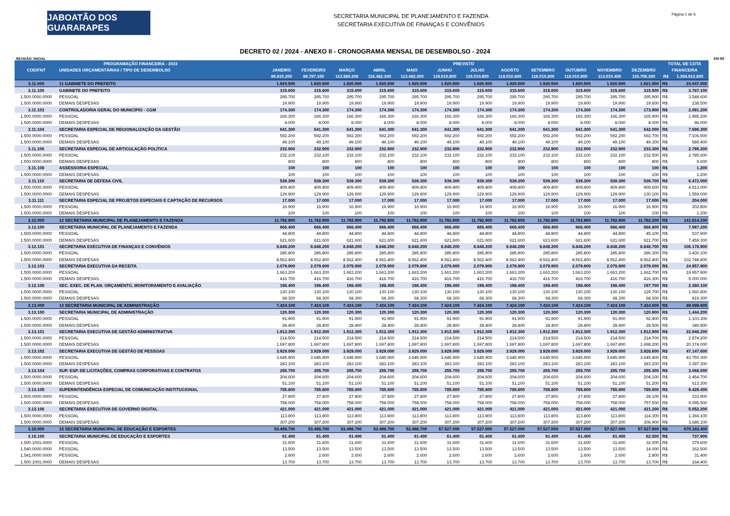JABOATÃO DOS GUARARAPES
SECRETARIA MUNICIPAL DE PLANEJAMENTO E FAZENDA
SECRETARIA EXECUTIVA DE FINANÇAS E CONVÊNIOS
Página 1 de 6
DECRETO 02 / 2024 - ANEXO II - CRONOGRAMA MENSAL DE DESEMBOLSO - 2024
REVISÃO: INICIAL EM R$
| PROGRAMAÇÃO FINANCEIRA - 2023 | | PREVISTO | | | | | | | | | | | | TOTAL DE COTA | |
| --- | --- | --- | --- | --- | --- | --- | --- | --- | --- | --- | --- | --- | --- | --- | --- |
| COD/FNT | UNIDADES ORÇAMENTÁRIAS / TIPO DE DESEMBOLSO | JANEIRO | FEVEREIRO | MARÇO | ABRIL | MAIO | JUNHO | JULHO | AGOSTO | SETEMBRO | OUTUBRO | NOVEMBRO | DEZEMBRO | FINANCEIRA | |
| | | 99.810.200 | 99.787.100 | 113.580.200 | 116.482.300 | 113.482.300 | 119.010.800 | 116.010.800 | 118.010.800 | 116.010.800 | 118.010.800 | 113.010.400 | 115.706.300 | R$ | 1.358.912.800 |
| 3.11.000 | 11 GABINETE DO PREFEITO | 1.920.500 | 1.920.500 | 1.920.500 | 1.920.500 | 1.920.500 | 1.920.500 | 1.920.500 | 1.920.500 | 1.920.500 | 1.920.500 | 1.920.500 | 1.921.500 | R$ | 23.047.000 |
| 3.11.100 | GABINETE DO PREFEITO | 315.600 | 315.600 | 315.600 | 315.600 | 315.600 | 315.600 | 315.600 | 315.600 | 315.600 | 315.600 | 315.600 | 315.500 | R$ | 3.787.100 |
| 1.500.0000.0000 | PESSOAL | 295.700 | 295.700 | 295.700 | 295.700 | 295.700 | 295.700 | 295.700 | 295.700 | 295.700 | 295.700 | 295.700 | 295.900 | R$ | 3.548.600 |
| 1.500.0000.0000 | DEMAIS DESPESAS | 19.900 | 19.900 | 19.900 | 19.900 | 19.900 | 19.900 | 19.900 | 19.900 | 19.900 | 19.900 | 19.900 | 19.600 | R$ | 238.500 |
| 3.11.103 | CONTROLADORIA GERAL DO MUNICÍPIO - CGM | 174.300 | 174.300 | 174.300 | 174.300 | 174.300 | 174.300 | 174.300 | 174.300 | 174.300 | 174.300 | 174.300 | 173.900 | R$ | 2.091.200 |
| 1.500.0000.0000 | PESSOAL | 166.300 | 166.300 | 166.300 | 166.300 | 166.300 | 166.300 | 166.300 | 166.300 | 166.300 | 166.300 | 166.300 | 165.900 | R$ | 1.995.200 |
| 1.500.0000.0000 | DEMAIS DESPESAS | 8.000 | 8.000 | 8.000 | 8.000 | 8.000 | 8.000 | 8.000 | 8.000 | 8.000 | 8.000 | 8.000 | 8.000 | R$ | 96.000 |
| 3.11.104 | SECRETARIA ESPECIAL DE REGIONALIZAÇÃO DA GESTÃO | 641.300 | 641.300 | 641.300 | 641.300 | 641.300 | 641.300 | 641.300 | 641.300 | 641.300 | 641.300 | 641.300 | 642.000 | R$ | 7.696.300 |
| 1.500.0000.0000 | PESSOAL | 592.200 | 592.200 | 592.200 | 592.200 | 592.200 | 592.200 | 592.200 | 592.200 | 592.200 | 592.200 | 592.200 | 592.700 | R$ | 7.106.900 |
| 1.500.0000.0000 | DEMAIS DESPESAS | 49.100 | 49.100 | 49.100 | 49.100 | 49.100 | 49.100 | 49.100 | 49.100 | 49.100 | 49.100 | 49.100 | 49.300 | R$ | 589.400 |
| 3.11.106 | SECRETARIA ESPECIAL DE ARTICULAÇÃO POLÍTICA | 232.900 | 232.900 | 232.900 | 232.900 | 232.900 | 232.900 | 232.900 | 232.900 | 232.900 | 232.900 | 232.900 | 233.300 | R$ | 2.795.200 |
| 1.500.0000.0000 | PESSOAL | 232.100 | 232.100 | 232.100 | 232.100 | 232.100 | 232.100 | 232.100 | 232.100 | 232.100 | 232.100 | 232.100 | 232.500 | R$ | 2.785.600 |
| 1.500.0000.0000 | DEMAIS DESPESAS | 800 | 800 | 800 | 800 | 800 | 800 | 800 | 800 | 800 | 800 | 800 | 800 | R$ | 9.600 |
| 3.11.108 | ASSESSORIA ESPECIAL | 100 | 100 | 100 | 100 | 100 | 100 | 100 | 100 | 100 | 100 | 100 | 100 | R$ | 1.200 |
| 1.500.0000.0000 | DEMAIS DESPESAS | 100 | 100 | 100 | 100 | 100 | 100 | 100 | 100 | 100 | 100 | 100 | 100 | R$ | 1.200 |
| 3.11.110 | SECRETARIA DE DEFESA CIVIL | 539.300 | 539.300 | 539.300 | 539.300 | 539.300 | 539.300 | 539.300 | 539.300 | 539.300 | 539.300 | 539.300 | 539.700 | R$ | 6.472.000 |
| 1.500.0000.0000 | PESSOAL | 409.400 | 409.400 | 409.400 | 409.400 | 409.400 | 409.400 | 409.400 | 409.400 | 409.400 | 409.400 | 409.400 | 409.600 | R$ | 4.913.000 |
| 1.500.0000.0000 | DEMAIS DESPESAS | 129.900 | 129.900 | 129.900 | 129.900 | 129.900 | 129.900 | 129.900 | 129.900 | 129.900 | 129.900 | 129.900 | 130.100 | R$ | 1.559.000 |
| 3.11.111 | SECRETARIA ESPECIAL DE PROJETOS ESPECIAIS E CAPTAÇÃO DE RECURSOS | 17.000 | 17.000 | 17.000 | 17.000 | 17.000 | 17.000 | 17.000 | 17.000 | 17.000 | 17.000 | 17.000 | 17.000 | R$ | 204.000 |
| 1.500.0000.0000 | PESSOAL | 16.900 | 16.900 | 16.900 | 16.900 | 16.900 | 16.900 | 16.900 | 16.900 | 16.900 | 16.900 | 16.900 | 16.900 | R$ | 202.800 |
| 1.500.0000.0000 | DEMAIS DESPESAS | 100 | 100 | 100 | 100 | 100 | 100 | 100 | 100 | 100 | 100 | 100 | 100 | R$ | 1.200 |
| 3.12.000 | 12 SECRETARIA MUNICIPAL DE PLANEJAMENTO E FAZENDA | 11.792.900 | 11.792.900 | 11.792.900 | 11.792.900 | 11.792.900 | 11.792.900 | 11.792.900 | 11.792.900 | 11.792.900 | 11.792.900 | 11.792.900 | 11.792.200 | R$ | 141.514.100 |
| 3.12.100 | SECRETARIA MUNICIPAL DE PLANEJAMENTO E FAZENDA | 666.400 | 666.400 | 666.400 | 666.400 | 666.400 | 666.400 | 666.400 | 666.400 | 666.400 | 666.400 | 666.400 | 666.800 | R$ | 7.997.200 |
| 1.500.0000.0000 | PESSOAL | 44.800 | 44.800 | 44.800 | 44.800 | 44.800 | 44.800 | 44.800 | 44.800 | 44.800 | 44.800 | 44.800 | 45.100 | R$ | 537.900 |
| 1.500.0000.0000 | DEMAIS DESPESAS | 621.600 | 621.600 | 621.600 | 621.600 | 621.600 | 621.600 | 621.600 | 621.600 | 621.600 | 621.600 | 621.600 | 621.700 | R$ | 7.459.300 |
| 3.12.101 | SECRETARIA EXECUTIVA DE FINANÇAS E CONVÊNIOS | 8.848.200 | 8.848.200 | 8.848.200 | 8.848.200 | 8.848.200 | 8.848.200 | 8.848.200 | 8.848.200 | 8.848.200 | 8.848.200 | 8.848.200 | 8.848.700 | R$ | 106.178.900 |
| 1.500.0000.0000 | PESSOAL | 285.800 | 285.800 | 285.800 | 285.800 | 285.800 | 285.800 | 285.800 | 285.800 | 285.800 | 285.800 | 285.800 | 286.300 | R$ | 3.430.100 |
| 1.500.0000.0000 | DEMAIS DESPESAS | 8.562.400 | 8.562.400 | 8.562.400 | 8.562.400 | 8.562.400 | 8.562.400 | 8.562.400 | 8.562.400 | 8.562.400 | 8.562.400 | 8.562.400 | 8.562.400 | R$ | 102.748.800 |
| 3.12.103 | SECRETARIA EXECUTIVA DA RECEITA | 2.079.900 | 2.079.900 | 2.079.900 | 2.079.900 | 2.079.900 | 2.079.900 | 2.079.900 | 2.079.900 | 2.079.900 | 2.079.900 | 2.079.900 | 2.079.000 | R$ | 24.957.900 |
| 1.500.0000.0000 | PESSOAL | 1.663.200 | 1.663.200 | 1.663.200 | 1.663.200 | 1.663.200 | 1.663.200 | 1.663.200 | 1.663.200 | 1.663.200 | 1.663.200 | 1.663.200 | 1.662.700 | R$ | 19.957.900 |
| 1.500.0000.0000 | DEMAIS DESPESAS | 416.700 | 416.700 | 416.700 | 416.700 | 416.700 | 416.700 | 416.700 | 416.700 | 416.700 | 416.700 | 416.700 | 416.300 | R$ | 5.000.000 |
| 3.12.105 | SEC. EXEC. DE PLAN. ORÇAMENTO, MONITORAMENTO E AVALIAÇÃO | 198.400 | 198.400 | 198.400 | 198.400 | 198.400 | 198.400 | 198.400 | 198.400 | 198.400 | 198.400 | 198.400 | 197.700 | R$ | 2.380.100 |
| 1.500.0000.0000 | PESSOAL | 130.100 | 130.100 | 130.100 | 130.100 | 130.100 | 130.100 | 130.100 | 130.100 | 130.100 | 130.100 | 130.100 | 129.700 | R$ | 1.560.800 |
| 1.500.0000.0000 | DEMAIS DESPESAS | 68.300 | 68.300 | 68.300 | 68.300 | 68.300 | 68.300 | 68.300 | 68.300 | 68.300 | 68.300 | 68.300 | 68.000 | R$ | 819.300 |
| 3.13.000 | 13 SECRETARIA MUNICIPAL DE ADMINISTRAÇÃO | 7.424.100 | 7.424.100 | 7.424.100 | 7.424.100 | 7.424.100 | 7.424.100 | 7.424.100 | 7.424.100 | 7.424.100 | 7.424.100 | 7.424.100 | 7.424.500 | R$ | 89.089.600 |
| 3.13.100 | SECRETARIA MUNICIPAL DE ADMINISTRAÇÃO | 120.300 | 120.300 | 120.300 | 120.300 | 120.300 | 120.300 | 120.300 | 120.300 | 120.300 | 120.300 | 120.300 | 120.900 | R$ | 1.444.200 |
| 1.500.0000.0000 | PESSOAL | 91.900 | 91.900 | 91.900 | 91.900 | 91.900 | 91.900 | 91.900 | 91.900 | 91.900 | 91.900 | 91.900 | 92.400 | R$ | 1.103.300 |
| 1.500.0000.0000 | DEMAIS DESPESAS | 28.400 | 28.400 | 28.400 | 28.400 | 28.400 | 28.400 | 28.400 | 28.400 | 28.400 | 28.400 | 28.400 | 28.500 | R$ | 340.900 |
| 3.13.101 | SECRETARIA EXECUTIVA DE GESTÃO ADMINISTRATIVA | 1.912.300 | 1.912.300 | 1.912.300 | 1.912.300 | 1.912.300 | 1.912.300 | 1.912.300 | 1.912.300 | 1.912.300 | 1.912.300 | 1.912.300 | 1.912.900 | R$ | 22.948.200 |
| 1.500.0000.0000 | PESSOAL | 214.500 | 214.500 | 214.500 | 214.500 | 214.500 | 214.500 | 214.500 | 214.500 | 214.500 | 214.500 | 214.500 | 214.700 | R$ | 2.574.200 |
| 1.500.0000.0000 | DEMAIS DESPESAS | 1.697.800 | 1.697.800 | 1.697.800 | 1.697.800 | 1.697.800 | 1.697.800 | 1.697.800 | 1.697.800 | 1.697.800 | 1.697.800 | 1.697.800 | 1.698.200 | R$ | 20.374.000 |
| 3.13.102 | SECRETARIA EXECUTIVA DE GESTÃO DE PESSOAS | 3.929.000 | 3.929.000 | 3.929.000 | 3.929.000 | 3.929.000 | 3.929.000 | 3.929.000 | 3.929.000 | 3.929.000 | 3.929.000 | 3.929.000 | 3.928.600 | R$ | 47.147.600 |
| 1.500.0000.0000 | PESSOAL | 3.645.900 | 3.645.900 | 3.645.900 | 3.645.900 | 3.645.900 | 3.645.900 | 3.645.900 | 3.645.900 | 3.645.900 | 3.645.900 | 3.645.900 | 3.645.400 | R$ | 43.750.300 |
| 1.500.0000.0000 | DEMAIS DESPESAS | 283.100 | 283.100 | 283.100 | 283.100 | 283.100 | 283.100 | 283.100 | 283.100 | 283.100 | 283.100 | 283.100 | 283.200 | R$ | 3.397.300 |
| 3.13.104 | SUP. ESP. DE LICITAÇÕES, COMPRAS CORPORATIVAS E CONTRATOS | 255.700 | 255.700 | 255.700 | 255.700 | 255.700 | 255.700 | 255.700 | 255.700 | 255.700 | 255.700 | 255.700 | 255.300 | R$ | 3.068.000 |
| 1.500.0000.0000 | PESSOAL | 204.600 | 204.600 | 204.600 | 204.600 | 204.600 | 204.600 | 204.600 | 204.600 | 204.600 | 204.600 | 204.600 | 204.100 | R$ | 2.454.700 |
| 1.500.0000.0000 | DEMAIS DESPESAS | 51.100 | 51.100 | 51.100 | 51.100 | 51.100 | 51.100 | 51.100 | 51.100 | 51.100 | 51.100 | 51.100 | 51.200 | R$ | 613.300 |
| 3.13.105 | SUPERINTENDÊNCIA ESPECIAL DE COMUNICAÇÃO INSTITUCIONAL | 785.800 | 785.800 | 785.800 | 785.800 | 785.800 | 785.800 | 785.800 | 785.800 | 785.800 | 785.800 | 785.800 | 785.600 | R$ | 9.429.400 |
| 1.500.0000.0000 | PESSOAL | 27.800 | 27.800 | 27.800 | 27.800 | 27.800 | 27.800 | 27.800 | 27.800 | 27.800 | 27.800 | 27.800 | 28.100 | R$ | 333.900 |
| 1.500.0000.0000 | DEMAIS DESPESAS | 758.000 | 758.000 | 758.000 | 758.000 | 758.000 | 758.000 | 758.000 | 758.000 | 758.000 | 758.000 | 758.000 | 757.500 | R$ | 9.095.500 |
| 3.13.106 | SECRETARIA EXECUTIVA DE GOVERNO DIGITAL | 421.000 | 421.000 | 421.000 | 421.000 | 421.000 | 421.000 | 421.000 | 421.000 | 421.000 | 421.000 | 421.000 | 421.200 | R$ | 5.052.200 |
| 1.500.0000.0000 | PESSOAL | 113.800 | 113.800 | 113.800 | 113.800 | 113.800 | 113.800 | 113.800 | 113.800 | 113.800 | 113.800 | 113.800 | 114.300 | R$ | 1.366.100 |
| 1.500.0000.0000 | DEMAIS DESPESAS | 307.200 | 307.200 | 307.200 | 307.200 | 307.200 | 307.200 | 307.200 | 307.200 | 307.200 | 307.200 | 307.200 | 306.900 | R$ | 3.686.100 |
| 3.15.000 | 15 SECRETARIA MUNICIPAL DE EDUCAÇÃO E ESPORTES | 53.498.700 | 53.498.700 | 53.498.700 | 53.498.700 | 53.498.700 | 57.527.000 | 57.527.000 | 57.527.000 | 57.527.000 | 57.527.000 | 57.527.000 | 57.527.900 | R$ | 670.183.400 |
| 3.15.100 | SECRETARIA MUNICIPAL DE EDUCAÇÃO E ESPORTES | 61.400 | 61.400 | 61.400 | 61.400 | 61.400 | 61.400 | 61.400 | 61.400 | 61.400 | 61.400 | 61.400 | 62.500 | R$ | 737.900 |
| 1.500.1001.0000 | PESSOAL | 31.600 | 31.600 | 31.600 | 31.600 | 31.600 | 31.600 | 31.600 | 31.600 | 31.600 | 31.600 | 31.600 | 32.000 | R$ | 379.600 |
| 1.540.0000.0000 | PESSOAL | 13.500 | 13.500 | 13.500 | 13.500 | 13.500 | 13.500 | 13.500 | 13.500 | 13.500 | 13.500 | 13.500 | 14.000 | R$ | 162.500 |
| 1.541.0000.0000 | PESSOAL | 2.600 | 2.600 | 2.600 | 2.600 | 2.600 | 2.600 | 2.600 | 2.600 | 2.600 | 2.600 | 2.600 | 2.800 | R$ | 31.400 |
| 1.500.1001.0000 | DEMAIS DESPESAS | 13.700 | 13.700 | 13.700 | 13.700 | 13.700 | 13.700 | 13.700 | 13.700 | 13.700 | 13.700 | 13.700 | 13.700 | R$ | 164.400 |